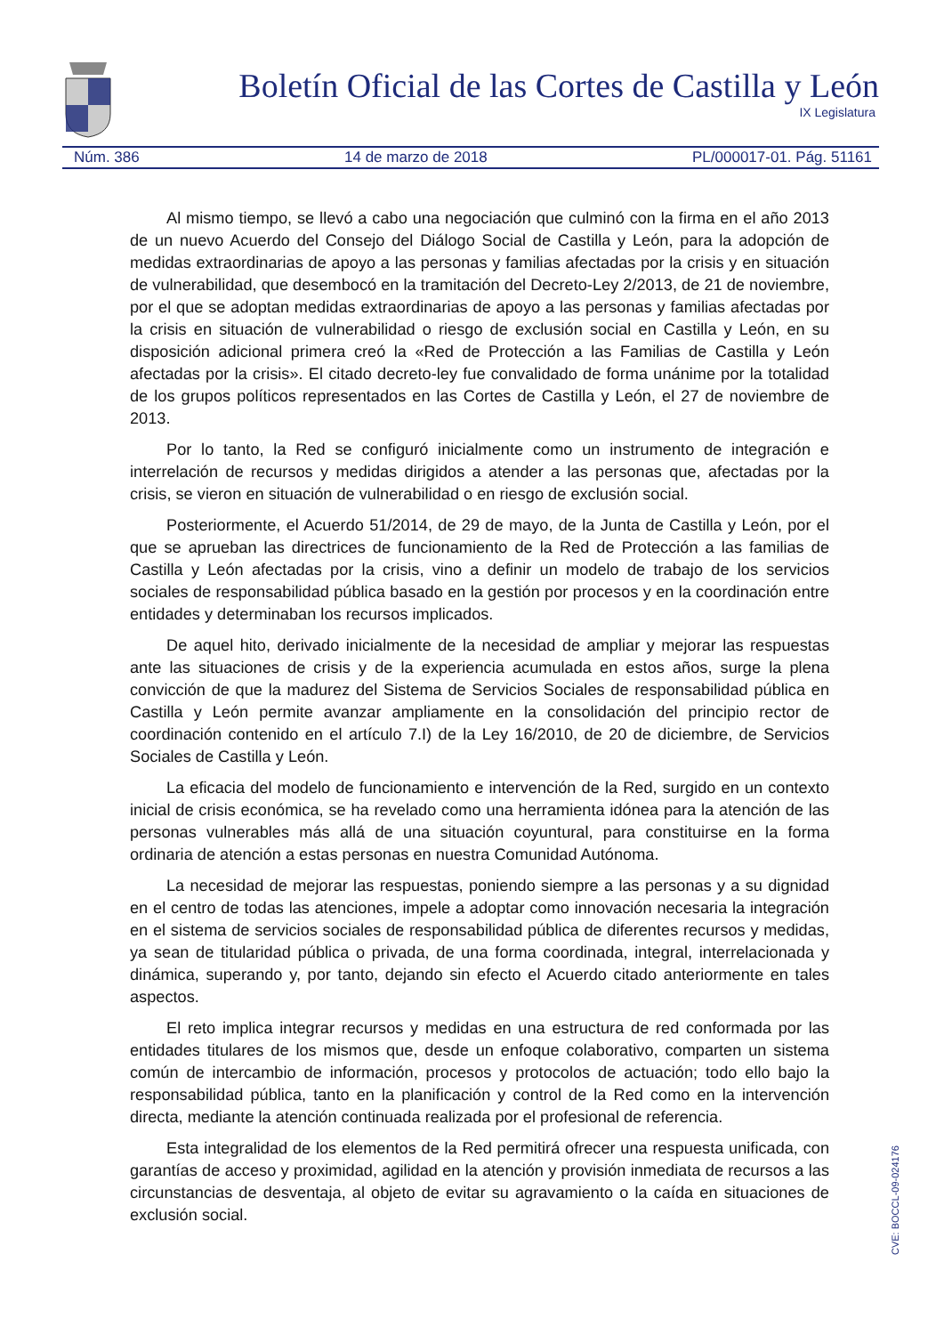Boletín Oficial de las Cortes de Castilla y León
IX Legislatura
Núm. 386 14 de marzo de 2018 PL/000017-01. Pág. 51161
Al mismo tiempo, se llevó a cabo una negociación que culminó con la firma en el año 2013 de un nuevo Acuerdo del Consejo del Diálogo Social de Castilla y León, para la adopción de medidas extraordinarias de apoyo a las personas y familias afectadas por la crisis y en situación de vulnerabilidad, que desembocó en la tramitación del Decreto-Ley 2/2013, de 21 de noviembre, por el que se adoptan medidas extraordinarias de apoyo a las personas y familias afectadas por la crisis en situación de vulnerabilidad o riesgo de exclusión social en Castilla y León, en su disposición adicional primera creó la «Red de Protección a las Familias de Castilla y León afectadas por la crisis». El citado decreto-ley fue convalidado de forma unánime por la totalidad de los grupos políticos representados en las Cortes de Castilla y León, el 27 de noviembre de 2013.
Por lo tanto, la Red se configuró inicialmente como un instrumento de integración e interrelación de recursos y medidas dirigidos a atender a las personas que, afectadas por la crisis, se vieron en situación de vulnerabilidad o en riesgo de exclusión social.
Posteriormente, el Acuerdo 51/2014, de 29 de mayo, de la Junta de Castilla y León, por el que se aprueban las directrices de funcionamiento de la Red de Protección a las familias de Castilla y León afectadas por la crisis, vino a definir un modelo de trabajo de los servicios sociales de responsabilidad pública basado en la gestión por procesos y en la coordinación entre entidades y determinaban los recursos implicados.
De aquel hito, derivado inicialmente de la necesidad de ampliar y mejorar las respuestas ante las situaciones de crisis y de la experiencia acumulada en estos años, surge la plena convicción de que la madurez del Sistema de Servicios Sociales de responsabilidad pública en Castilla y León permite avanzar ampliamente en la consolidación del principio rector de coordinación contenido en el artículo 7.I) de la Ley 16/2010, de 20 de diciembre, de Servicios Sociales de Castilla y León.
La eficacia del modelo de funcionamiento e intervención de la Red, surgido en un contexto inicial de crisis económica, se ha revelado como una herramienta idónea para la atención de las personas vulnerables más allá de una situación coyuntural, para constituirse en la forma ordinaria de atención a estas personas en nuestra Comunidad Autónoma.
La necesidad de mejorar las respuestas, poniendo siempre a las personas y a su dignidad en el centro de todas las atenciones, impele a adoptar como innovación necesaria la integración en el sistema de servicios sociales de responsabilidad pública de diferentes recursos y medidas, ya sean de titularidad pública o privada, de una forma coordinada, integral, interrelacionada y dinámica, superando y, por tanto, dejando sin efecto el Acuerdo citado anteriormente en tales aspectos.
El reto implica integrar recursos y medidas en una estructura de red conformada por las entidades titulares de los mismos que, desde un enfoque colaborativo, comparten un sistema común de intercambio de información, procesos y protocolos de actuación; todo ello bajo la responsabilidad pública, tanto en la planificación y control de la Red como en la intervención directa, mediante la atención continuada realizada por el profesional de referencia.
Esta integralidad de los elementos de la Red permitirá ofrecer una respuesta unificada, con garantías de acceso y proximidad, agilidad en la atención y provisión inmediata de recursos a las circunstancias de desventaja, al objeto de evitar su agravamiento o la caída en situaciones de exclusión social.
CVE: BOCCL-09-024176